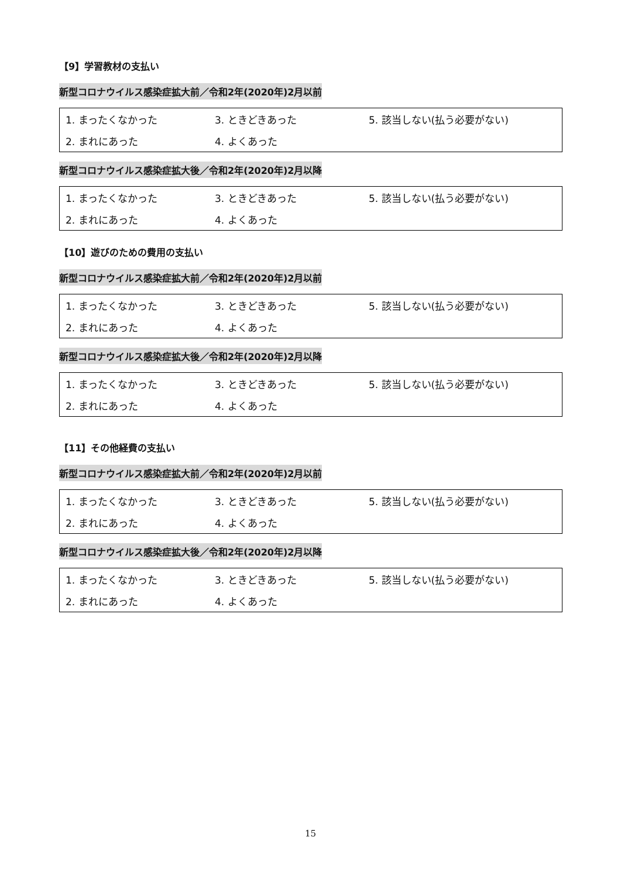【9】学習教材の支払い
新型コロナウイルス感染症拡大前／令和2年(2020年)2月以前
1. まったくなかった 3. ときどきあった 5. 該当しない(払う必要がない) 2. まれにあった 4. よくあった
新型コロナウイルス感染症拡大後／令和2年(2020年)2月以降
1. まったくなかった 3. ときどきあった 5. 該当しない(払う必要がない) 2. まれにあった 4. よくあった
【10】遊びのための費用の支払い
新型コロナウイルス感染症拡大前／令和2年(2020年)2月以前
1. まったくなかった 3. ときどきあった 5. 該当しない(払う必要がない) 2. まれにあった 4. よくあった
新型コロナウイルス感染症拡大後／令和2年(2020年)2月以降
1. まったくなかった 3. ときどきあった 5. 該当しない(払う必要がない) 2. まれにあった 4. よくあった
【11】その他経費の支払い
新型コロナウイルス感染症拡大前／令和2年(2020年)2月以前
1. まったくなかった 3. ときどきあった 5. 該当しない(払う必要がない) 2. まれにあった 4. よくあった
新型コロナウイルス感染症拡大後／令和2年(2020年)2月以降
1. まったくなかった 3. ときどきあった 5. 該当しない(払う必要がない) 2. まれにあった 4. よくあった
15